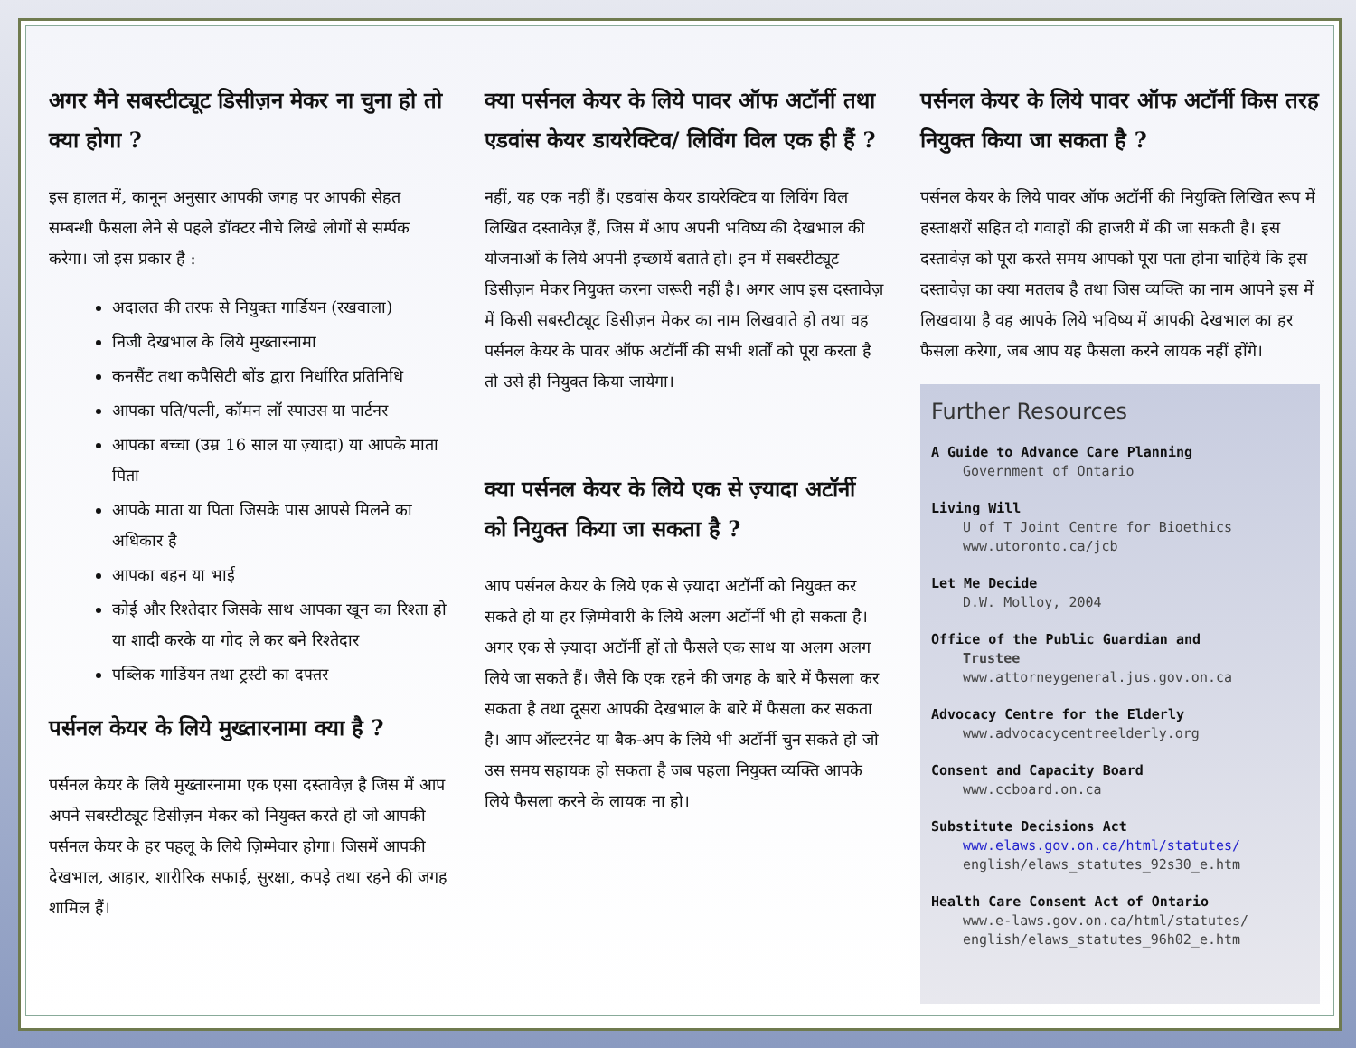अगर मैने सबस्टीट्यूट डिसीज़न मेकर ना चुना हो तो क्या होगा ?
इस हालत में, कानून अनुसार आपकी जगह पर आपकी सेहत सम्बन्धी फैसला लेने से पहले डॉक्टर नीचे लिखे लोगों से सर्म्पक करेगा। जो इस प्रकार है :
अदालत की तरफ से नियुक्त गार्डियन (रखवाला)
निजी देखभाल के लिये मुख्तारनामा
कनसैंट तथा कपैसिटी बोंड द्वारा निर्धारित प्रतिनिधि
आपका पति/पत्नी, कॉमन लॉ स्पाउस या पार्टनर
आपका बच्चा (उम्र 16 साल या ज़्यादा) या आपके माता पिता
आपके माता या पिता जिसके पास आपसे मिलने का अधिकार है
आपका बहन या भाई
कोई और रिश्तेदार जिसके साथ आपका खून का रिश्ता हो या शादी करके या गोद ले कर बने रिश्तेदार
पब्लिक गार्डियन तथा ट्रस्टी का दफ्तर
पर्सनल केयर के लिये मुख्तारनामा क्या है ?
पर्सनल केयर के लिये मुख्तारनामा एक एसा दस्तावेज़ है जिस में आप अपने सबस्टीट्यूट डिसीज़न मेकर को नियुक्त करते हो जो आपकी पर्सनल केयर के हर पहलू के लिये ज़िम्मेवार होगा। जिसमें आपकी देखभाल, आहार, शारीरिक सफाई, सुरक्षा, कपड़े तथा रहने की जगह शामिल हैं।
क्या पर्सनल केयर के लिये पावर ऑफ अटॉर्नी तथा एडवांस केयर डायरेक्टिव/ लिविंग विल एक ही हैं ?
नहीं, यह एक नहीं हैं। एडवांस केयर डायरेक्टिव या लिविंग विल लिखित दस्तावेज़ हैं, जिस में आप अपनी भविष्य की देखभाल की योजनाओं के लिये अपनी इच्छायें बताते हो। इन में सबस्टीट्यूट डिसीज़न मेकर नियुक्त करना जरूरी नहीं है। अगर आप इस दस्तावेज़ में किसी सबस्टीट्यूट डिसीज़न मेकर का नाम लिखवाते हो तथा वह पर्सनल केयर के पावर ऑफ अटॉर्नी की सभी शर्तों को पूरा करता है तो उसे ही नियुक्त किया जायेगा।
क्या पर्सनल केयर के लिये एक से ज़्यादा अटॉर्नी को नियुक्त किया जा सकता है ?
आप पर्सनल केयर के लिये एक से ज़्यादा अटॉर्नी को नियुक्त कर सकते हो या हर ज़िम्मेवारी के लिये अलग अटॉर्नी भी हो सकता है। अगर एक से ज़्यादा अटॉर्नी हों तो फैसले एक साथ या अलग अलग लिये जा सकते हैं। जैसे कि एक रहने की जगह के बारे में फैसला कर सकता है तथा दूसरा आपकी देखभाल के बारे में फैसला कर सकता है। आप ऑल्टरनेट या बैक-अप के लिये भी अटॉर्नी चुन सकते हो जो उस समय सहायक हो सकता है जब पहला नियुक्त व्यक्ति आपके लिये फैसला करने के लायक ना हो।
पर्सनल केयर के लिये पावर ऑफ अटॉर्नी किस तरह नियुक्त किया जा सकता है ?
पर्सनल केयर के लिये पावर ऑफ अटॉर्नी की नियुक्ति लिखित रूप में हस्ताक्षरों सहित दो गवाहों की हाजरी में की जा सकती है। इस दस्तावेज़ को पूरा करते समय आपको पूरा पता होना चाहिये कि इस दस्तावेज़ का क्या मतलब है तथा जिस व्यक्ति का नाम आपने इस में लिखवाया है वह आपके लिये भविष्य में आपकी देखभाल का हर फैसला करेगा, जब आप यह फैसला करने लायक नहीं होंगे।
Further Resources
A Guide to Advance Care Planning
Government of Ontario
Living Will
U of T Joint Centre for Bioethics
www.utoronto.ca/jcb
Let Me Decide
D.W. Molloy, 2004
Office of the Public Guardian and
Trustee
www.attorneygeneral.jus.gov.on.ca
Advocacy Centre for the Elderly
www.advocacycentreelderly.org
Consent and Capacity Board
www.ccboard.on.ca
Substitute Decisions Act
www.elaws.gov.on.ca/html/statutes/
english/elaws_statutes_92s30_e.htm
Health Care Consent Act of Ontario
www.e-laws.gov.on.ca/html/statutes/
english/elaws_statutes_96h02_e.htm